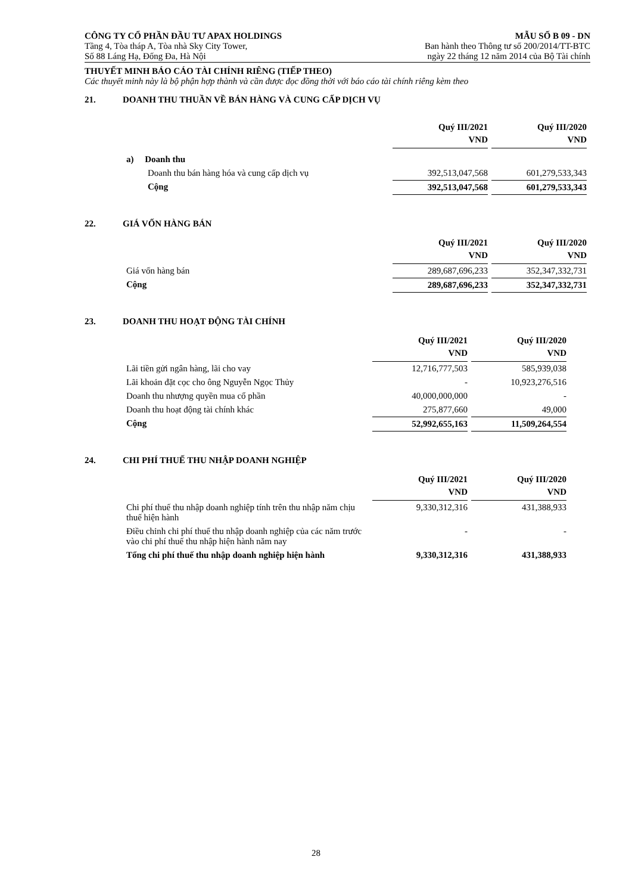CÔNG TY CỔ PHẦN ĐẦU TƯ APAX HOLDINGS
Tầng 4, Tòa tháp A, Tòa nhà Sky City Tower,
Số 88 Láng Hạ, Đống Đa, Hà Nội
MẪU SỐ B 09 - DN
Ban hành theo Thông tư số 200/2014/TT-BTC
ngày 22 tháng 12 năm 2014 của Bộ Tài chính
THUYẾT MINH BÁO CÁO TÀI CHÍNH RIÊNG (TIẾP THEO)
Các thuyết minh này là bộ phận hợp thành và cần được đọc đồng thời với báo cáo tài chính riêng kèm theo
21. DOANH THU THUẦN VỀ BÁN HÀNG VÀ CUNG CẤP DỊCH VỤ
| | Quý III/2021 VND | Quý III/2020 VND |
| a) Doanh thu | | |
| Doanh thu bán hàng hóa và cung cấp dịch vụ | 392,513,047,568 | 601,279,533,343 |
| Cộng | 392,513,047,568 | 601,279,533,343 |
22. GIÁ VỐN HÀNG BÁN
| | Quý III/2021 VND | Quý III/2020 VND |
| Giá vốn hàng bán | 289,687,696,233 | 352,347,332,731 |
| Cộng | 289,687,696,233 | 352,347,332,731 |
23. DOANH THU HOẠT ĐỘNG TÀI CHÍNH
| | Quý III/2021 VND | Quý III/2020 VND |
| Lãi tiền gửi ngân hàng, lãi cho vay | 12,716,777,503 | 585,939,038 |
| Lãi khoản đặt cọc cho ông Nguyễn Ngọc Thủy | - | 10,923,276,516 |
| Doanh thu nhượng quyền mua cổ phần | 40,000,000,000 | - |
| Doanh thu hoạt động tài chính khác | 275,877,660 | 49,000 |
| Cộng | 52,992,655,163 | 11,509,264,554 |
24. CHI PHÍ THUẾ THU NHẬP DOANH NGHIỆP
| | Quý III/2021 VND | Quý III/2020 VND |
| Chi phí thuế thu nhập doanh nghiệp tính trên thu nhập năm chịu thuế hiện hành | 9,330,312,316 | 431,388,933 |
| Điều chỉnh chi phí thuế thu nhập doanh nghiệp của các năm trước vào chi phí thuế thu nhập hiện hành năm nay | - | - |
| Tổng chi phí thuế thu nhập doanh nghiệp hiện hành | 9,330,312,316 | 431,388,933 |
28